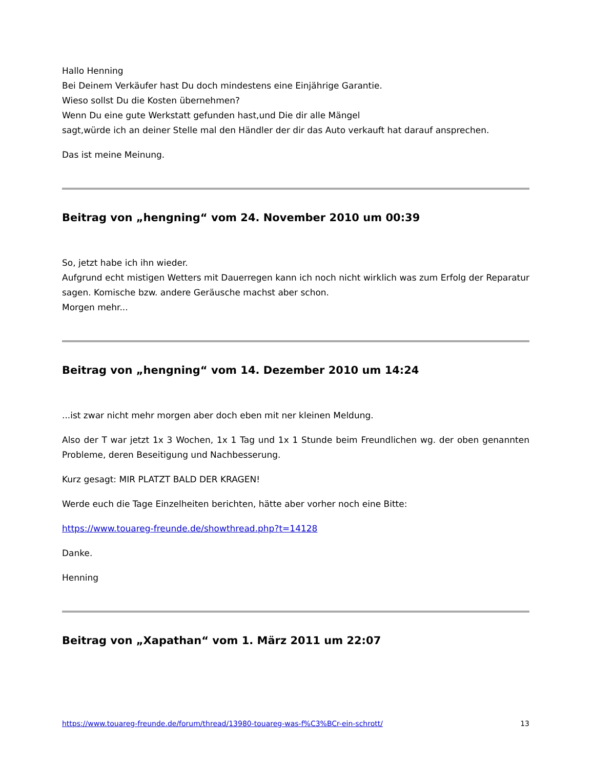Hallo Henning
Bei Deinem Verkäufer hast Du doch mindestens eine Einjährige Garantie.
Wieso sollst Du die Kosten übernehmen?
Wenn Du eine gute Werkstatt gefunden hast,und Die dir alle Mängel
sagt,würde ich an deiner Stelle mal den Händler der dir das Auto verkauft hat darauf ansprechen.
Das ist meine Meinung.
Beitrag von „hengning“ vom 24. November 2010 um 00:39
So, jetzt habe ich ihn wieder.
Aufgrund echt mistigen Wetters mit Dauerregen kann ich noch nicht wirklich was zum Erfolg der Reparatur sagen. Komische bzw. andere Geräusche machst aber schon.
Morgen mehr...
Beitrag von „hengning“ vom 14. Dezember 2010 um 14:24
...ist zwar nicht mehr morgen aber doch eben mit ner kleinen Meldung.
Also der T war jetzt 1x 3 Wochen, 1x 1 Tag und 1x 1 Stunde beim Freundlichen wg. der oben genannten Probleme, deren Beseitigung und Nachbesserung.
Kurz gesagt: MIR PLATZT BALD DER KRAGEN!
Werde euch die Tage Einzelheiten berichten, hätte aber vorher noch eine Bitte:
https://www.touareg-freunde.de/showthread.php?t=14128
Danke.
Henning
Beitrag von „Xapathan“ vom 1. März 2011 um 22:07
https://www.touareg-freunde.de/forum/thread/13980-touareg-was-f%C3%BCr-ein-schrott/ 13